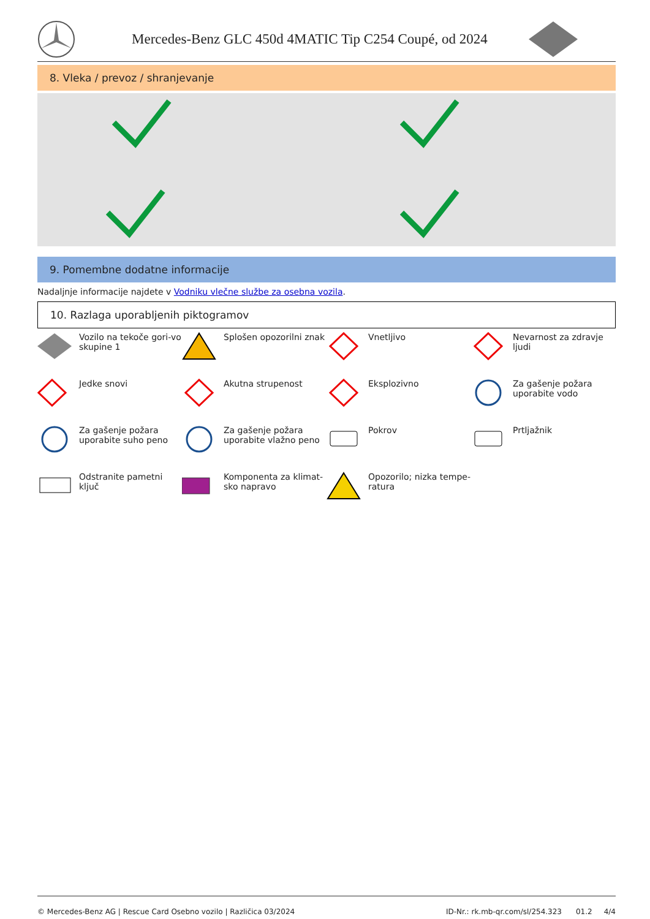Mercedes-Benz GLC 450d 4MATIC Tip C254 Coupé, od 2024
8. Vleka / prevoz / shranjevanje
9. Pomembne dodatne informacije
Nadaljnje informacije najdete v Vodniku vlečne službe za osebna vozila.
10. Razlaga uporabljenih piktogramov
Vozilo na tekoče gori-vo skupine 1
Splošen opozorilni znak
Vnetljivo
Nevarnost za zdravje ljudi
Jedke snovi
Akutna strupenost
Eksplozivno
Za gašenje požara uporabite vodo
Za gašenje požara uporabite suho peno
Za gašenje požara uporabite vlažno peno
Pokrov
Prtljažnik
Odstranite pametni ključ
Komponenta za klimat-sko napravo
Opozorilo; nizka tempe-ratura
© Mercedes-Benz AG | Rescue Card Osebno vozilo | Različica 03/2024 ID-Nr.: rk.mb-qr.com/sl/254.323 01.2 4/4